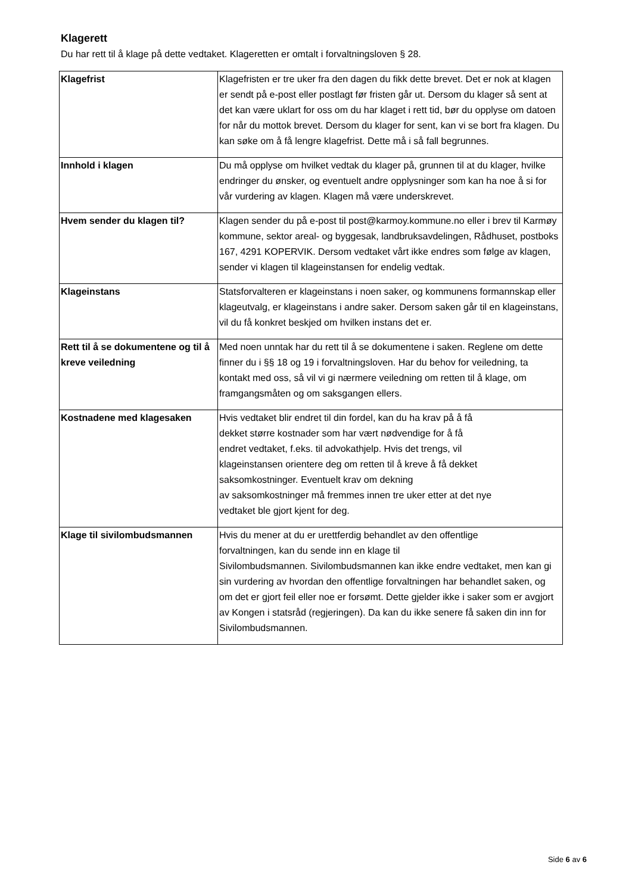Klagerett
Du har rett til å klage på dette vedtaket. Klageretten er omtalt i forvaltningsloven § 28.
| Klagefrist | Klagefristen er tre uker fra den dagen du fikk dette brevet. Det er nok at klagen er sendt på e-post eller postlagt før fristen går ut. Dersom du klager så sent at det kan være uklart for oss om du har klaget i rett tid, bør du opplyse om datoen for når du mottok brevet. Dersom du klager for sent, kan vi se bort fra klagen. Du kan søke om å få lengre klagefrist. Dette må i så fall begrunnes. |
| Innhold i klagen | Du må opplyse om hvilket vedtak du klager på, grunnen til at du klager, hvilke endringer du ønsker, og eventuelt andre opplysninger som kan ha noe å si for vår vurdering av klagen. Klagen må være underskrevet. |
| Hvem sender du klagen til? | Klagen sender du på e-post til post@karmoy.kommune.no eller i brev til Karmøy kommune, sektor areal- og byggesak, landbruksavdelingen, Rådhuset, postboks 167, 4291 KOPERVIK. Dersom vedtaket vårt ikke endres som følge av klagen, sender vi klagen til klageinstansen for endelig vedtak. |
| Klageinstans | Statsforvalteren er klageinstans i noen saker, og kommunens formannskap eller klageutvalg, er klageinstans i andre saker. Dersom saken går til en klageinstans, vil du få konkret beskjed om hvilken instans det er. |
| Rett til å se dokumentene og til å kreve veiledning | Med noen unntak har du rett til å se dokumentene i saken. Reglene om dette finner du i §§ 18 og 19 i forvaltningsloven. Har du behov for veiledning, ta kontakt med oss, så vil vi gi nærmere veiledning om retten til å klage, om framgangsmåten og om saksgangen ellers. |
| Kostnadene med klagesaken | Hvis vedtaket blir endret til din fordel, kan du ha krav på å få dekket større kostnader som har vært nødvendige for å få endret vedtaket, f.eks. til advokathjelp. Hvis det trengs, vil klageinstansen orientere deg om retten til å kreve å få dekket saksomkostninger. Eventuelt krav om dekning av saksomkostninger må fremmes innen tre uker etter at det nye vedtaket ble gjort kjent for deg. |
| Klage til sivilombudsmannen | Hvis du mener at du er urettferdig behandlet av den offentlige forvaltningen, kan du sende inn en klage til Sivilombudsmannen. Sivilombudsmannen kan ikke endre vedtaket, men kan gi sin vurdering av hvordan den offentlige forvaltningen har behandlet saken, og om det er gjort feil eller noe er forsømt. Dette gjelder ikke i saker som er avgjort av Kongen i statsråd (regjeringen). Da kan du ikke senere få saken din inn for Sivilombudsmannen. |
Side 6 av 6